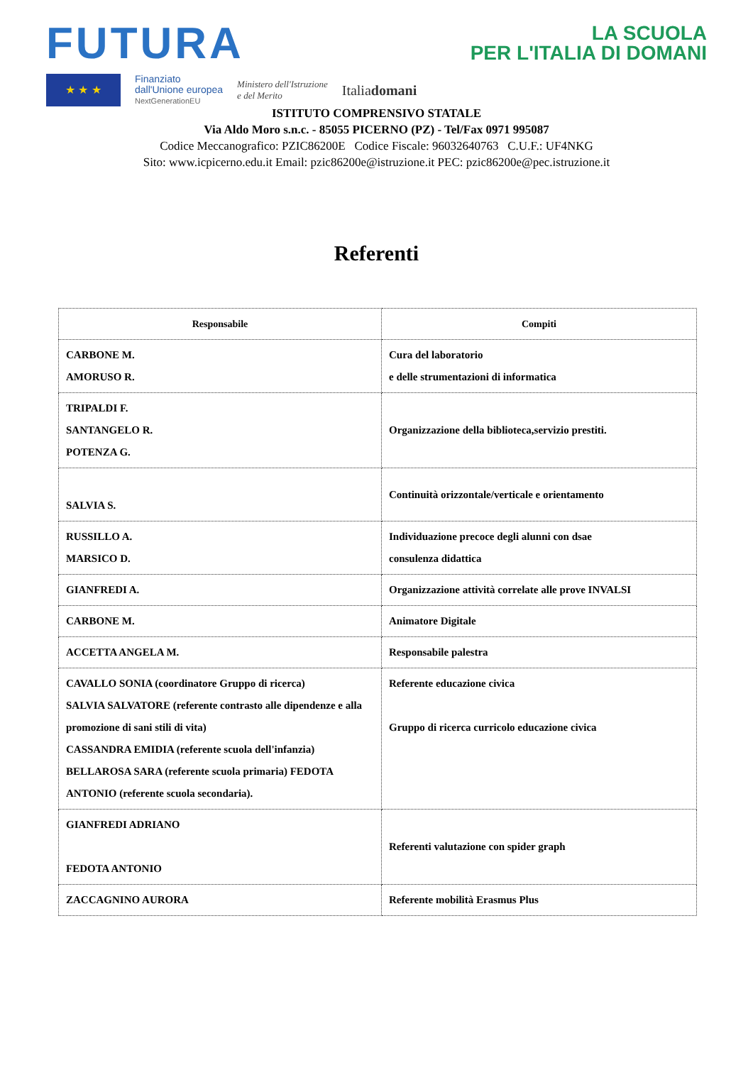FUTURA
LA SCUOLA
PER L'ITALIA DI DOMANI
★ ★ ★
Finanziato
dall'Unione europea
NextGenerationEU
Ministero dell'Istruzione
e del Merito
Italiadomani
ISTITUTO COMPRENSIVO STATALE
Via Aldo Moro s.n.c. - 85055 PICERNO (PZ) - Tel/Fax 0971 995087
Codice Meccanografico: PZIC86200E Codice Fiscale: 96032640763 C.U.F.: UF4NKG
Sito: www.icpicerno.edu.it Email: pzic86200e@istruzione.it PEC: pzic86200e@pec.istruzione.it
Referenti
| Responsabile | Compiti |
| --- | --- |
| CARBONE M. AMORUSO R. | Cura del laboratorio e delle strumentazioni di informatica |
| TRIPALDI F. SANTANGELO R. POTENZA G. | Organizzazione della biblioteca,servizio prestiti. |
| SALVIA S. | Continuità orizzontale/verticale e orientamento |
| RUSSILLO A. MARSICO D. | Individuazione precoce degli alunni con dsae consulenza didattica |
| GIANFREDI A. | Organizzazione attività correlate alle prove INVALSI |
| CARBONE M. | Animatore Digitale |
| ACCETTA ANGELA M. | Responsabile palestra |
| CAVALLO SONIA (coordinatore Gruppo di ricerca) SALVIA SALVATORE (referente contrasto alle dipendenze e alla promozione di sani stili di vita) CASSANDRA EMIDIA (referente scuola dell'infanzia) BELLAROSA SARA (referente scuola primaria) FEDOTA ANTONIO (referente scuola secondaria). | Referente educazione civica Gruppo di ricerca curricolo educazione civica |
| GIANFREDI ADRIANO FEDOTA ANTONIO | Referenti valutazione con spider graph |
| ZACCAGNINO AURORA | Referente mobilità Erasmus Plus |